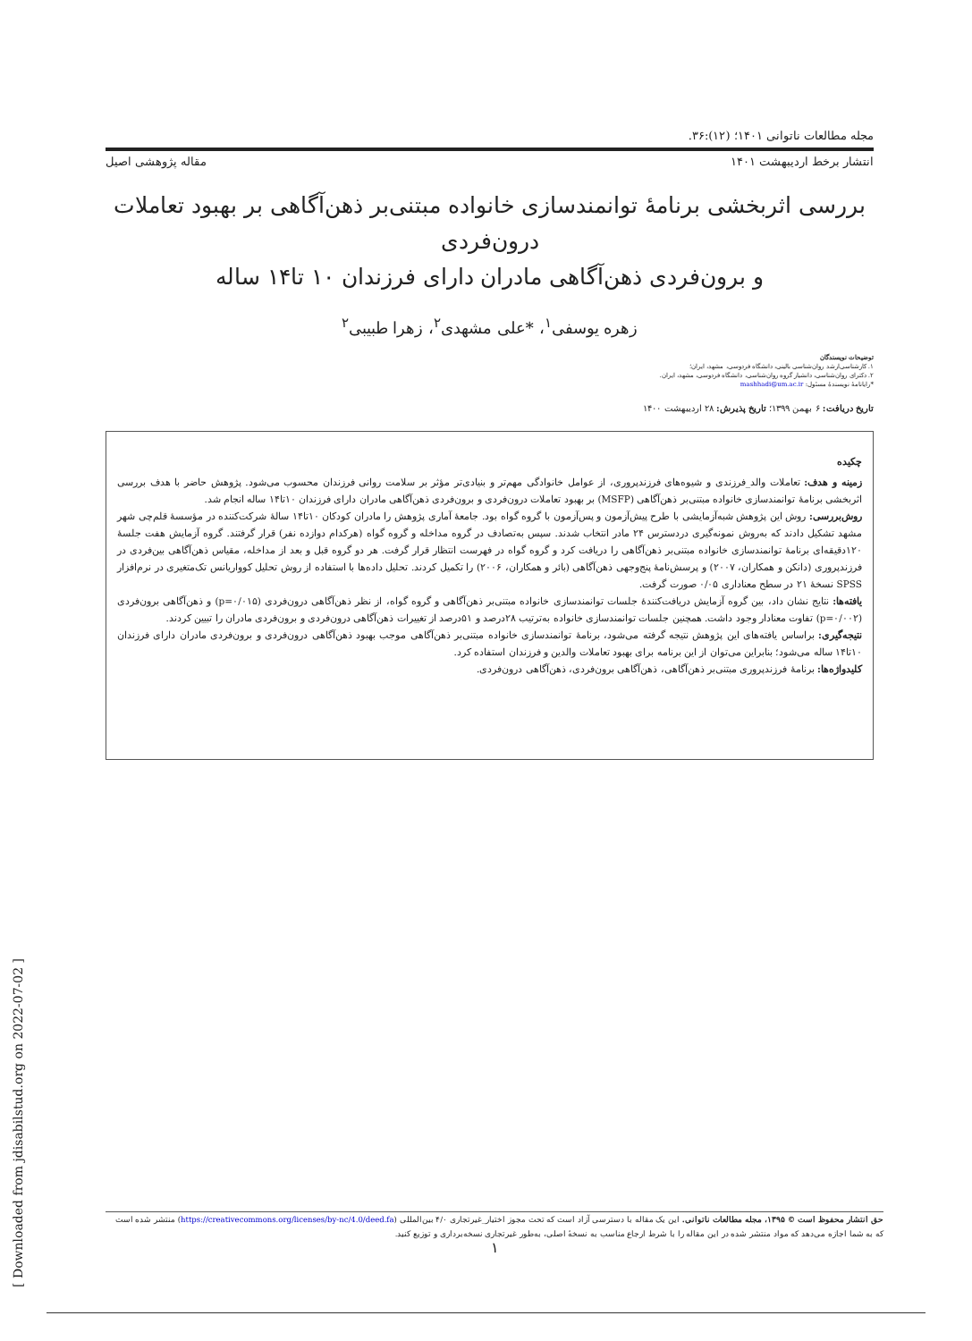مجله مطالعات ناتوانی ۱۴۰۱؛ (۱۲):۳۶.
انتشار برخط اردیبهشت ۱۴۰۱ مقاله پژوهشی اصیل
بررسی اثربخشی برنامهٔ توانمندسازی خانواده مبتنی‌بر ذهن‌آگاهی بر بهبود تعاملات درون‌فردی
و برون‌فردی ذهن‌آگاهی مادران دارای فرزندان ۱۰ تا۱۴ ساله
زهره یوسفی<sup>۱</sup>، *علی مشهدی<sup>۲</sup>، زهرا طبیبی<sup>۲</sup>
توضیحات نویسندگان
۱. کارشناسی‌ارشد روان‌شناسی بالینی، دانشگاه فردوسی، مشهد، ایران؛
۲. دکترای روان‌شناسی، دانشیار گروه روان‌شناسی، دانشگاه فردوسی، مشهد، ایران.
*رایانامهٔ نویسندهٔ مسئول: mashhadi@um.ac.ir
تاریخ دریافت: ۶ بهمن ۱۳۹۹؛ تاریخ پذیرش: ۲۸ اردیبهشت ۱۴۰۰
چکیده
زمینه و هدف: تعاملات والد_فرزندی و شیوه‌های فرزندپروری، از عوامل خانوادگی مهم‌تر و بنیادی‌تر مؤثر بر سلامت روانی فرزندان محسوب می‌شود. پژوهش حاضر با هدف بررسی اثربخشی برنامهٔ توانمندسازی خانواده مبتنی‌بر ذهن‌آگاهی (MSFP) بر بهبود تعاملات درون‌فردی و برون‌فردی ذهن‌آگاهی مادران دارای فرزندان ۱۰تا۱۴ ساله انجام شد.
روش‌بررسی: روش این پژوهش شبه‌آزمایشی با طرح پیش‌آزمون و پس‌آزمون با گروه گواه بود. جامعهٔ آماری پژوهش را مادران کودکان ۱۰تا۱۴ سالهٔ شرکت‌کننده در مؤسسهٔ قلم‌چی شهر مشهد تشکیل دادند که به‌روش نمونه‌گیری دردسترس ۲۴ مادر انتخاب شدند. سپس به‌تصادف در گروه مداخله و گروه گواه (هرکدام دوازده نفر) قرار گرفتند. گروه آزمایش هفت جلسهٔ ۱۲۰دقیقه‌ای برنامهٔ توانمندسازی خانواده مبتنی‌بر ذهن‌آگاهی را دریافت کرد و گروه گواه در فهرست انتظار قرار گرفت. هر دو گروه قبل و بعد از مداخله، مقیاس ذهن‌آگاهی بین‌فردی در فرزندپروری (دانکن و همکاران، ۲۰۰۷) و پرسش‌نامهٔ پنج‌وجهی ذهن‌آگاهی (بائر و همکاران، ۲۰۰۶) را تکمیل کردند. تحلیل داده‌ها با استفاده از روش تحلیل کوواریانس تک‌متغیری در نرم‌افزار SPSS نسخهٔ ۲۱ در سطح معناداری ۰/۰۵ صورت گرفت.
یافته‌ها: نتایج نشان داد، بین گروه آزمایش دریافت‌کنندهٔ جلسات توانمندسازی خانواده مبتنی‌بر ذهن‌آگاهی و گروه گواه، از نظر ذهن‌آگاهی درون‌فردی (p=۰/۰۱۵) و ذهن‌آگاهی برون‌فردی (p=۰/۰۰۲) تفاوت معنادار وجود داشت. همچنین جلسات توانمندسازی خانواده به‌ترتیب ۲۸درصد و ۵۱درصد از تغییرات ذهن‌آگاهی درون‌فردی و برون‌فردی مادران را تبیین کردند.
نتیجه‌گیری: براساس یافته‌های این پژوهش نتیجه گرفته می‌شود، برنامهٔ توانمندسازی خانواده مبتنی‌بر ذهن‌آگاهی موجب بهبود ذهن‌آگاهی درون‌فردی و برون‌فردی مادران دارای فرزندان ۱۰تا۱۴ ساله می‌شود؛ بنابراین می‌توان از این برنامه برای بهبود تعاملات والدین و فرزندان استفاده کرد.
کلیدواژه‌ها: برنامهٔ فرزندپروری مبتنی‌بر ذهن‌آگاهی، ذهن‌آگاهی برون‌فردی، ذهن‌آگاهی درون‌فردی.
حق انتشار محفوظ است © ۱۳۹۵، مجله مطالعات ناتوانی. این یک مقاله با دسترسی آزاد است که تحت مجوز اختیار_غیرتجاری ۴/۰ بین‌المللی (https://creativecommons.org/licenses/by-nc/4.0/deed.fa) منتشر شده است که به شما اجازه می‌دهد که مواد منتشر شده در این مقاله را با شرط ارجاع مناسب به نسخهٔ اصلی، به‌طور غیرتجاری نسخه‌برداری و توزیع کنید.
۱
[ Downloaded from jdisabilstud.org on 2022-07-02 ]